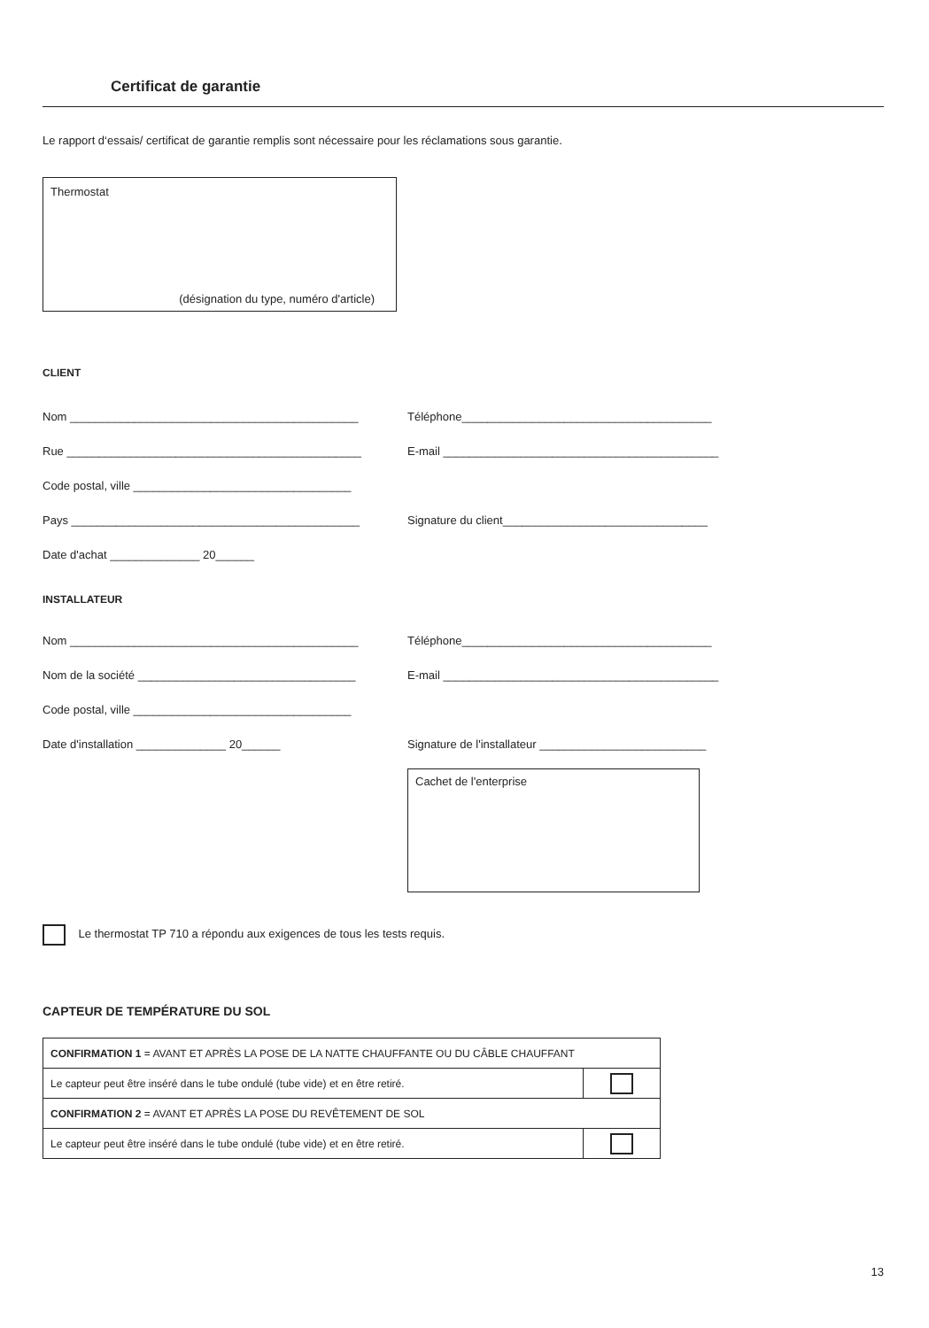Certificat de garantie
Le rapport d‘essais/ certificat de garantie remplis sont nécessaire pour les réclamations sous garantie.
Thermostat
(désignation du type, numéro d'article)
CLIENT
Nom _____________________________________________ Téléphone_______________________________________
Rue ______________________________________________ E-mail ___________________________________________
Code postal, ville __________________________________
Pays _____________________________________________ Signature du client________________________________
Date d'achat ______________ 20______
INSTALLATEUR
Nom _____________________________________________ Téléphone_______________________________________
Nom de la société __________________________________ E-mail ___________________________________________
Code postal, ville __________________________________
Date d'installation ______________ 20______ Signature de l'installateur __________________________
Cachet de l'enterprise
Le thermostat TP 710 a répondu aux exigences de tous les tests requis.
CAPTEUR DE TEMPÉRATURE DU SOL
| CONFIRMATION 1 = AVANT ET APRÈS LA POSE DE LA NATTE CHAUFFANTE OU DU CÂBLE CHAUFFANT | |
| Le capteur peut être inséré dans le tube ondulé (tube vide) et en être retiré. | |
| CONFIRMATION 2 = AVANT ET APRÈS LA POSE DU REVÊTEMENT DE SOL | |
| Le capteur peut être inséré dans le tube ondulé (tube vide) et en être retiré. | |
13